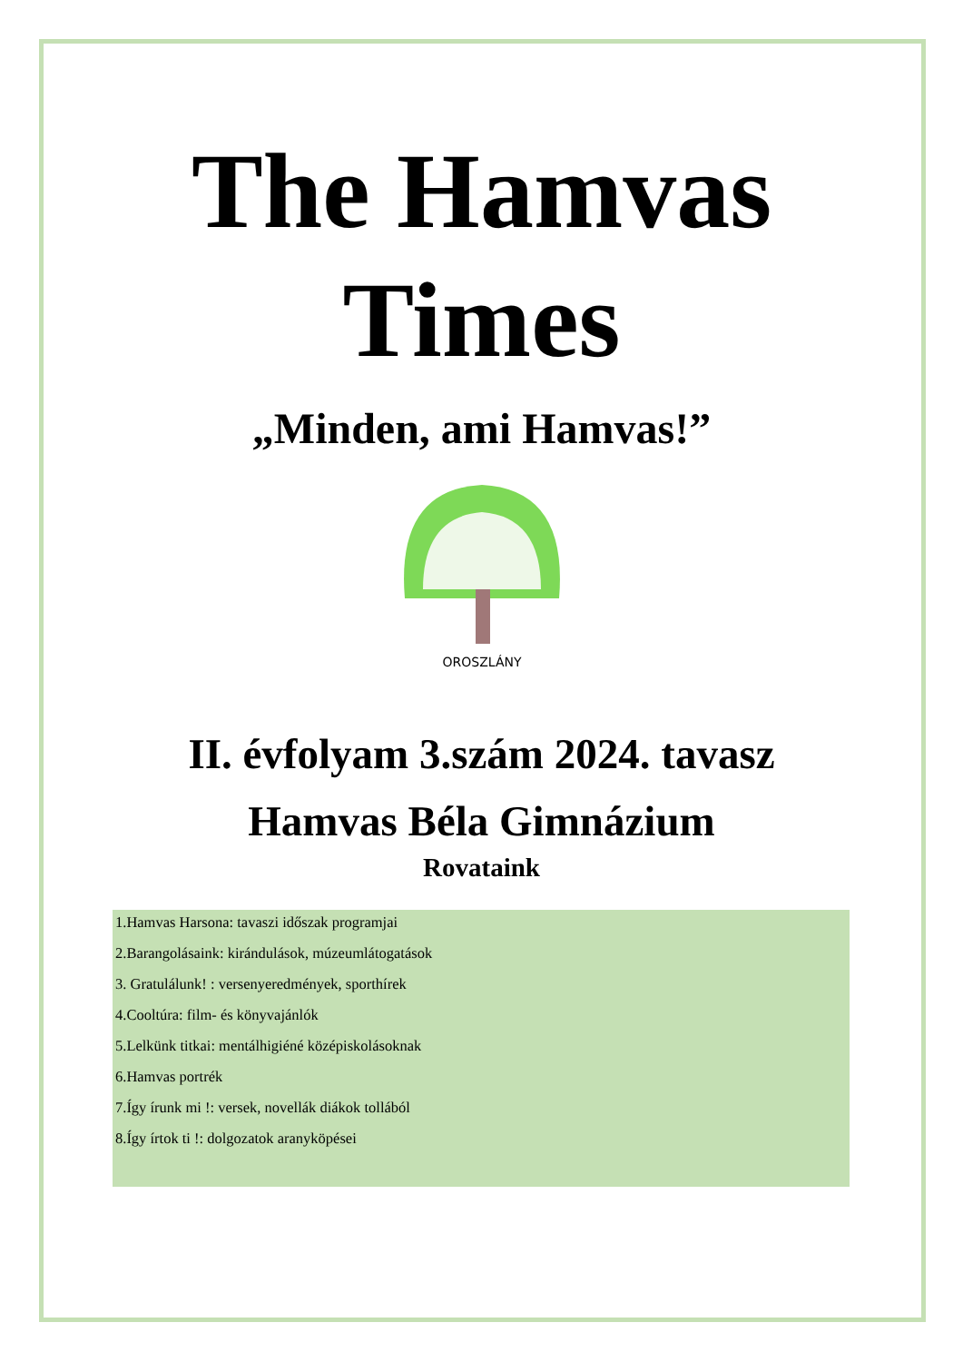The Hamvas
Times
„Minden, ami Hamvas!”
OROSZLÁNY
II. évfolyam 3.szám 2024. tavasz
Hamvas Béla Gimnázium
Rovataink
1.Hamvas Harsona: tavaszi időszak programjai
2.Barangolásaink: kirándulások, múzeumlátogatások
3. Gratulálunk! : versenyeredmények, sporthírek
4.Cooltúra: film- és könyvajánlók
5.Lelkünk titkai: mentálhigiéné középiskolásoknak
6.Hamvas portrék
7.Így írunk mi !: versek, novellák diákok tollából
8.Így írtok ti !: dolgozatok aranyköpései